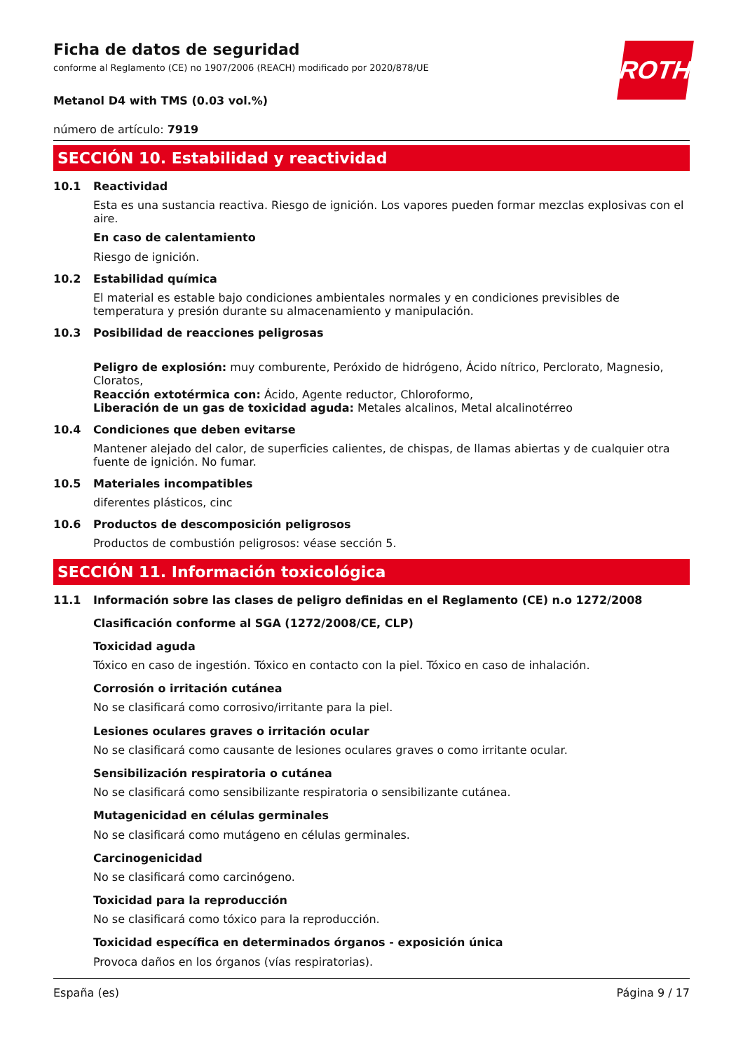ROTH
Ficha de datos de seguridad
conforme al Reglamento (CE) no 1907/2006 (REACH) modificado por 2020/878/UE
Metanol D4 with TMS (0.03 vol.%)
número de artículo: 7919
SECCIÓN 10. Estabilidad y reactividad
10.1 Reactividad
Esta es una sustancia reactiva. Riesgo de ignición. Los vapores pueden formar mezclas explosivas con el aire.
En caso de calentamiento
Riesgo de ignición.
10.2 Estabilidad química
El material es estable bajo condiciones ambientales normales y en condiciones previsibles de temperatura y presión durante su almacenamiento y manipulación.
10.3 Posibilidad de reacciones peligrosas
Peligro de explosión: muy comburente, Peróxido de hidrógeno, Ácido nítrico, Perclorato, Magnesio, Cloratos,
Reacción extotérmica con: Ácido, Agente reductor, Chloroformo,
Liberación de un gas de toxicidad aguda: Metales alcalinos, Metal alcalinotérreo
10.4 Condiciones que deben evitarse
Mantener alejado del calor, de superficies calientes, de chispas, de llamas abiertas y de cualquier otra fuente de ignición. No fumar.
10.5 Materiales incompatibles
diferentes plásticos, cinc
10.6 Productos de descomposición peligrosos
Productos de combustión peligrosos: véase sección 5.
SECCIÓN 11. Información toxicológica
11.1 Información sobre las clases de peligro definidas en el Reglamento (CE) n.o 1272/2008
Clasificación conforme al SGA (1272/2008/CE, CLP)
Toxicidad aguda
Tóxico en caso de ingestión. Tóxico en contacto con la piel. Tóxico en caso de inhalación.
Corrosión o irritación cutánea
No se clasificará como corrosivo/irritante para la piel.
Lesiones oculares graves o irritación ocular
No se clasificará como causante de lesiones oculares graves o como irritante ocular.
Sensibilización respiratoria o cutánea
No se clasificará como sensibilizante respiratoria o sensibilizante cutánea.
Mutagenicidad en células germinales
No se clasificará como mutágeno en células germinales.
Carcinogenicidad
No se clasificará como carcinógeno.
Toxicidad para la reproducción
No se clasificará como tóxico para la reproducción.
Toxicidad específica en determinados órganos - exposición única
Provoca daños en los órganos (vías respiratorias).
España (es) Página 9 / 17